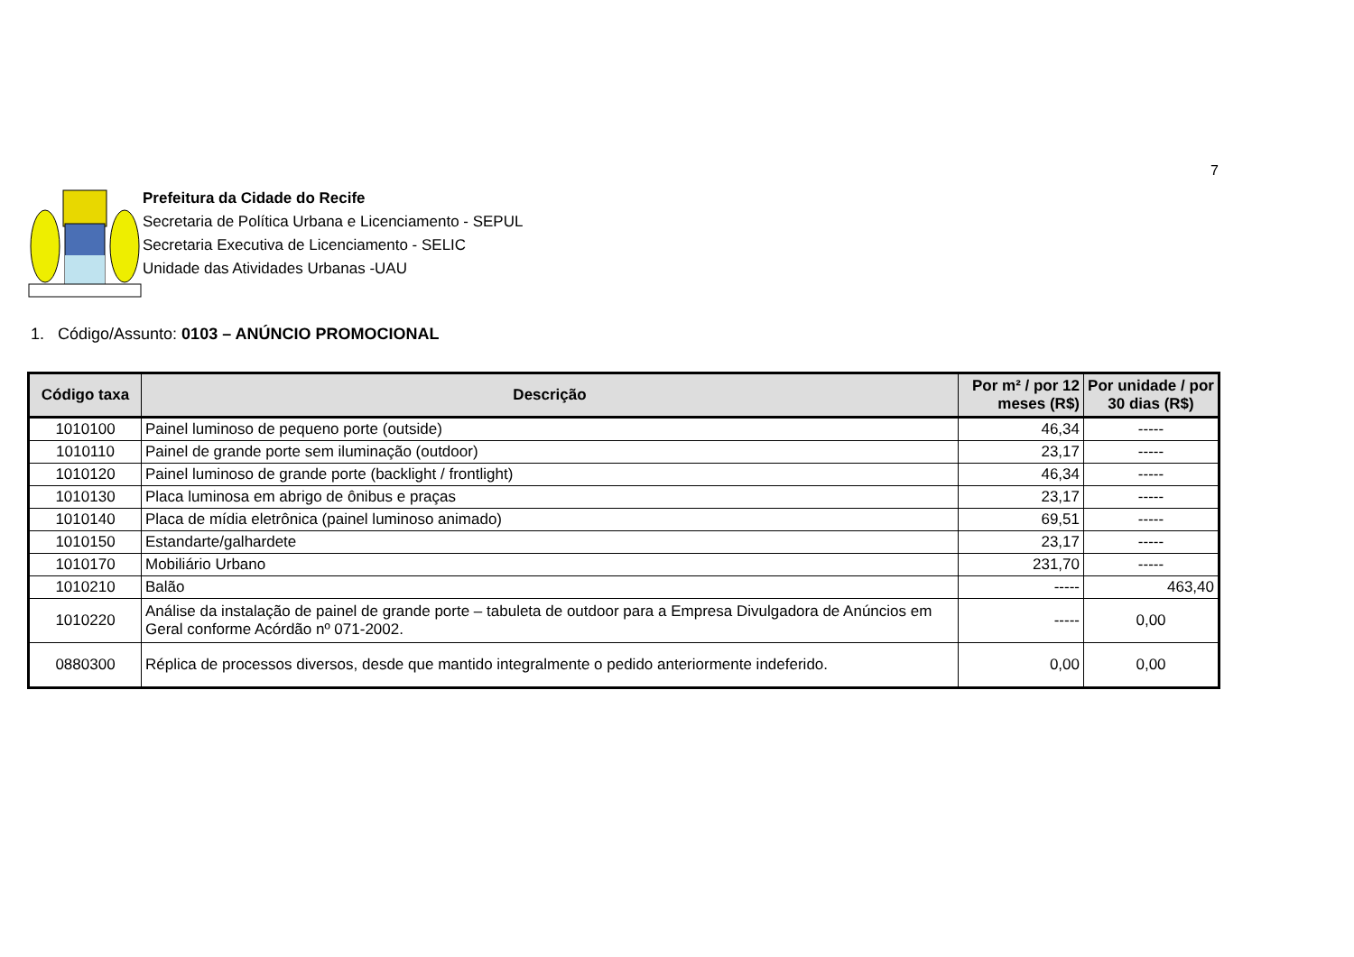7
Prefeitura da Cidade do Recife
Secretaria de Política Urbana e Licenciamento - SEPUL
Secretaria Executiva de Licenciamento - SELIC
Unidade das Atividades Urbanas -UAU
1. Código/Assunto: 0103 – ANÚNCIO PROMOCIONAL
| Código taxa | Descrição | Por m² / por 12 meses (R$) | Por unidade / por 30 dias (R$) |
| --- | --- | --- | --- |
| 1010100 | Painel luminoso de pequeno porte (outside) | 46,34 | ----- |
| 1010110 | Painel de grande porte sem iluminação (outdoor) | 23,17 | ----- |
| 1010120 | Painel luminoso de grande porte (backlight / frontlight) | 46,34 | ----- |
| 1010130 | Placa luminosa em abrigo de ônibus e praças | 23,17 | ----- |
| 1010140 | Placa de mídia eletrônica (painel luminoso animado) | 69,51 | ----- |
| 1010150 | Estandarte/galhardete | 23,17 | ----- |
| 1010170 | Mobiliário Urbano | 231,70 | ----- |
| 1010210 | Balão | ----- | 463,40 |
| 1010220 | Análise da instalação de painel de grande porte – tabuleta de outdoor para a Empresa Divulgadora de Anúncios em Geral conforme Acórdão nº 071-2002. | ----- | 0,00 |
| 0880300 | Réplica de processos diversos, desde que mantido integralmente o pedido anteriormente indeferido. | 0,00 | 0,00 |